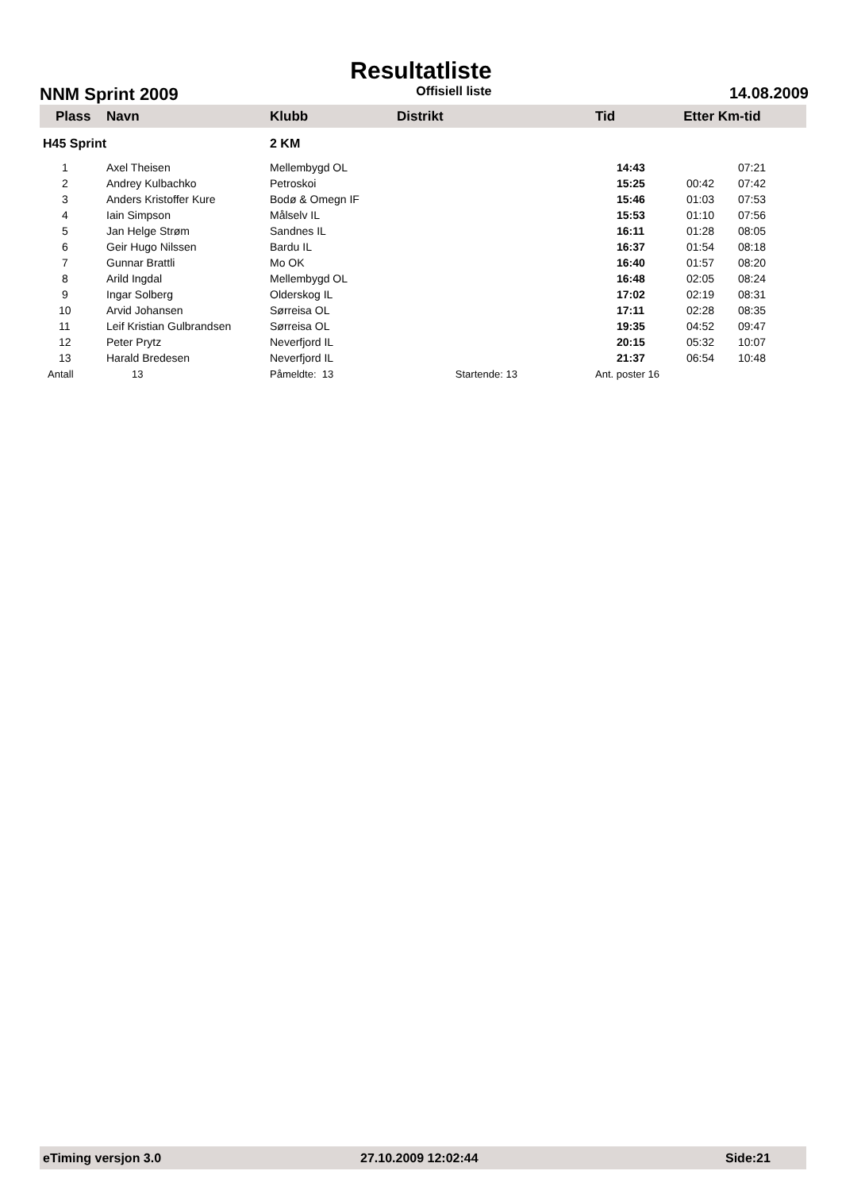Resultatliste
NNM Sprint 2009 Offisiell liste 14.08.2009
| Plass | Navn | Klubb | Distrikt | Tid | Etter | Km-tid |
| --- | --- | --- | --- | --- | --- | --- |
| H45 Sprint | | 2 KM | | | | |
| 1 | Axel Theisen | Mellembygd OL | | 14:43 | | 07:21 |
| 2 | Andrey Kulbachko | Petroskoi | | 15:25 | 00:42 | 07:42 |
| 3 | Anders Kristoffer Kure | Bodø & Omegn IF | | 15:46 | 01:03 | 07:53 |
| 4 | Iain Simpson | Målselv IL | | 15:53 | 01:10 | 07:56 |
| 5 | Jan Helge Strøm | Sandnes IL | | 16:11 | 01:28 | 08:05 |
| 6 | Geir Hugo Nilssen | Bardu IL | | 16:37 | 01:54 | 08:18 |
| 7 | Gunnar Brattli | Mo OK | | 16:40 | 01:57 | 08:20 |
| 8 | Arild Ingdal | Mellembygd OL | | 16:48 | 02:05 | 08:24 |
| 9 | Ingar Solberg | Olderskog IL | | 17:02 | 02:19 | 08:31 |
| 10 | Arvid Johansen | Sørreisa OL | | 17:11 | 02:28 | 08:35 |
| 11 | Leif Kristian Gulbrandsen | Sørreisa OL | | 19:35 | 04:52 | 09:47 |
| 12 | Peter Prytz | Neverfjord IL | | 20:15 | 05:32 | 10:07 |
| 13 | Harald Bredesen | Neverfjord IL | | 21:37 | 06:54 | 10:48 |
| Antall | 13 | Påmeldte: 13 Startende: 13 | | Ant. poster 16 | | |
eTiming versjon 3.0 27.10.2009 12:02:44 Side:21